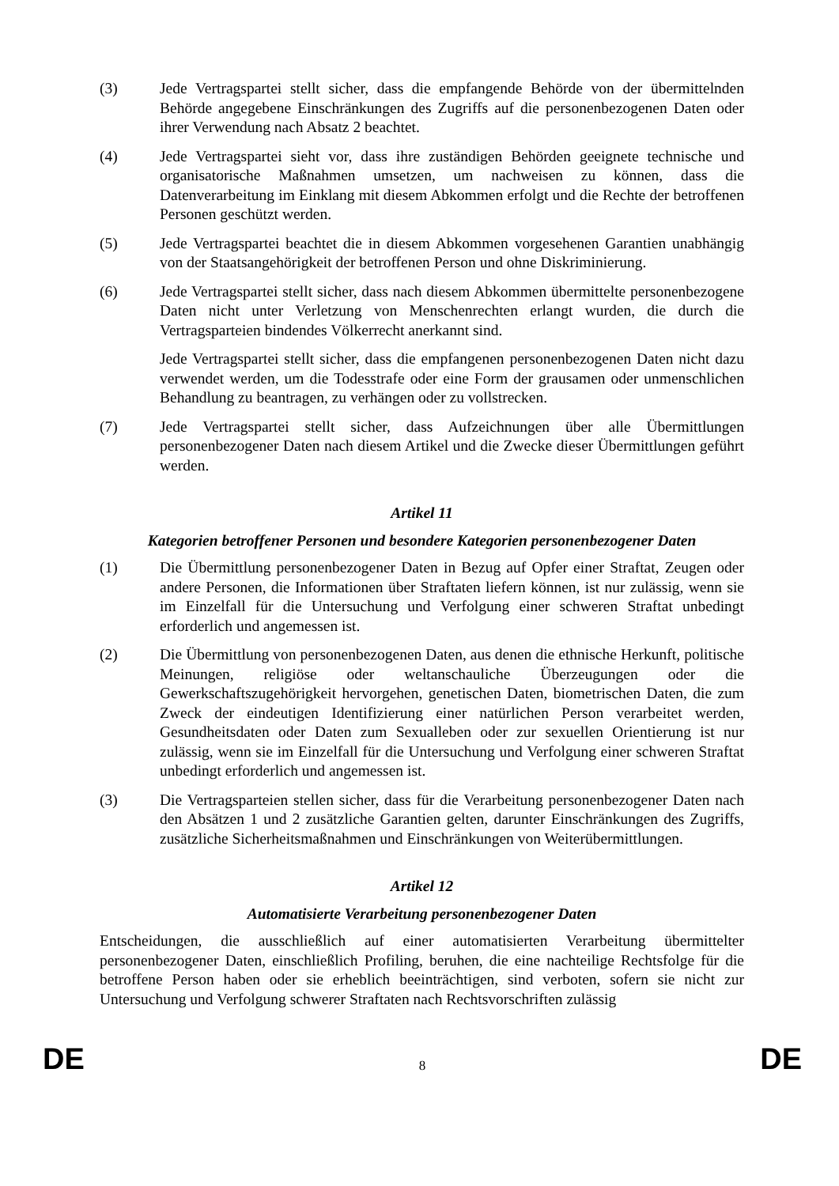(3) Jede Vertragspartei stellt sicher, dass die empfangende Behörde von der übermittelnden Behörde angegebene Einschränkungen des Zugriffs auf die personenbezogenen Daten oder ihrer Verwendung nach Absatz 2 beachtet.
(4) Jede Vertragspartei sieht vor, dass ihre zuständigen Behörden geeignete technische und organisatorische Maßnahmen umsetzen, um nachweisen zu können, dass die Datenverarbeitung im Einklang mit diesem Abkommen erfolgt und die Rechte der betroffenen Personen geschützt werden.
(5) Jede Vertragspartei beachtet die in diesem Abkommen vorgesehenen Garantien unabhängig von der Staatsangehörigkeit der betroffenen Person und ohne Diskriminierung.
(6) Jede Vertragspartei stellt sicher, dass nach diesem Abkommen übermittelte personenbezogene Daten nicht unter Verletzung von Menschenrechten erlangt wurden, die durch die Vertragsparteien bindendes Völkerrecht anerkannt sind.
Jede Vertragspartei stellt sicher, dass die empfangenen personenbezogenen Daten nicht dazu verwendet werden, um die Todesstrafe oder eine Form der grausamen oder unmenschlichen Behandlung zu beantragen, zu verhängen oder zu vollstrecken.
(7) Jede Vertragspartei stellt sicher, dass Aufzeichnungen über alle Übermittlungen personenbezogener Daten nach diesem Artikel und die Zwecke dieser Übermittlungen geführt werden.
Artikel 11
Kategorien betroffener Personen und besondere Kategorien personenbezogener Daten
(1) Die Übermittlung personenbezogener Daten in Bezug auf Opfer einer Straftat, Zeugen oder andere Personen, die Informationen über Straftaten liefern können, ist nur zulässig, wenn sie im Einzelfall für die Untersuchung und Verfolgung einer schweren Straftat unbedingt erforderlich und angemessen ist.
(2) Die Übermittlung von personenbezogenen Daten, aus denen die ethnische Herkunft, politische Meinungen, religiöse oder weltanschauliche Überzeugungen oder die Gewerkschaftszugehörigkeit hervorgehen, genetischen Daten, biometrischen Daten, die zum Zweck der eindeutigen Identifizierung einer natürlichen Person verarbeitet werden, Gesundheitsdaten oder Daten zum Sexualleben oder zur sexuellen Orientierung ist nur zulässig, wenn sie im Einzelfall für die Untersuchung und Verfolgung einer schweren Straftat unbedingt erforderlich und angemessen ist.
(3) Die Vertragsparteien stellen sicher, dass für die Verarbeitung personenbezogener Daten nach den Absätzen 1 und 2 zusätzliche Garantien gelten, darunter Einschränkungen des Zugriffs, zusätzliche Sicherheitsmaßnahmen und Einschränkungen von Weiterübermittlungen.
Artikel 12
Automatisierte Verarbeitung personenbezogener Daten
Entscheidungen, die ausschließlich auf einer automatisierten Verarbeitung übermittelter personenbezogener Daten, einschließlich Profiling, beruhen, die eine nachteilige Rechtsfolge für die betroffene Person haben oder sie erheblich beeinträchtigen, sind verboten, sofern sie nicht zur Untersuchung und Verfolgung schwerer Straftaten nach Rechtsvorschriften zulässig
DE 8 DE